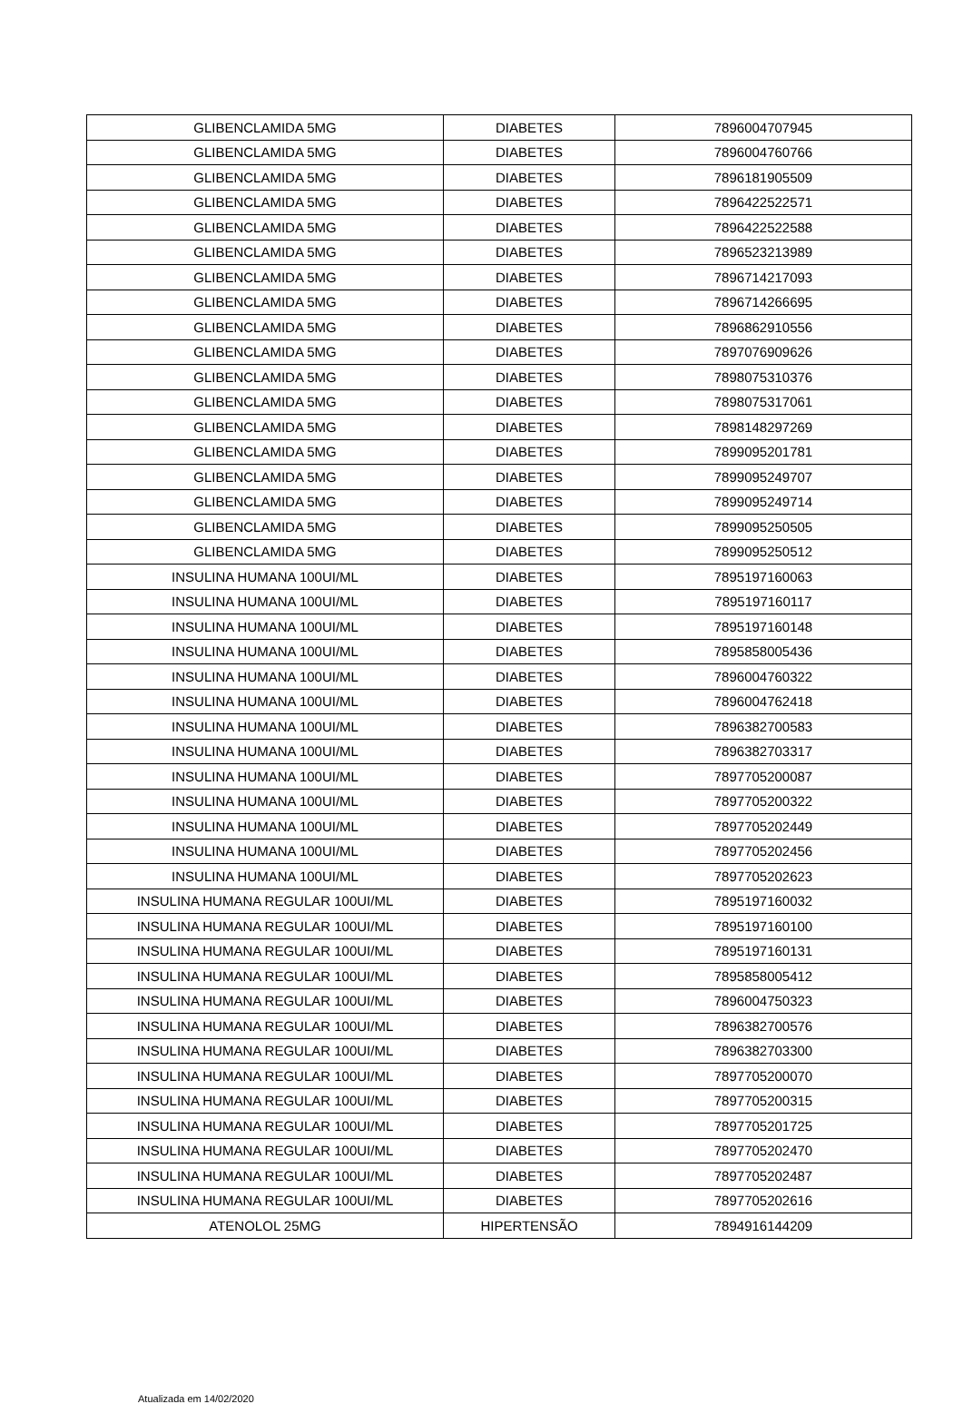| GLIBENCLAMIDA 5MG | DIABETES | 7896004707945 |
| GLIBENCLAMIDA 5MG | DIABETES | 7896004760766 |
| GLIBENCLAMIDA 5MG | DIABETES | 7896181905509 |
| GLIBENCLAMIDA 5MG | DIABETES | 7896422522571 |
| GLIBENCLAMIDA 5MG | DIABETES | 7896422522588 |
| GLIBENCLAMIDA 5MG | DIABETES | 7896523213989 |
| GLIBENCLAMIDA 5MG | DIABETES | 7896714217093 |
| GLIBENCLAMIDA 5MG | DIABETES | 7896714266695 |
| GLIBENCLAMIDA 5MG | DIABETES | 7896862910556 |
| GLIBENCLAMIDA 5MG | DIABETES | 7897076909626 |
| GLIBENCLAMIDA 5MG | DIABETES | 7898075310376 |
| GLIBENCLAMIDA 5MG | DIABETES | 7898075317061 |
| GLIBENCLAMIDA 5MG | DIABETES | 7898148297269 |
| GLIBENCLAMIDA 5MG | DIABETES | 7899095201781 |
| GLIBENCLAMIDA 5MG | DIABETES | 7899095249707 |
| GLIBENCLAMIDA 5MG | DIABETES | 7899095249714 |
| GLIBENCLAMIDA 5MG | DIABETES | 7899095250505 |
| GLIBENCLAMIDA 5MG | DIABETES | 7899095250512 |
| INSULINA HUMANA 100UI/ML | DIABETES | 7895197160063 |
| INSULINA HUMANA 100UI/ML | DIABETES | 7895197160117 |
| INSULINA HUMANA 100UI/ML | DIABETES | 7895197160148 |
| INSULINA HUMANA 100UI/ML | DIABETES | 7895858005436 |
| INSULINA HUMANA 100UI/ML | DIABETES | 7896004760322 |
| INSULINA HUMANA 100UI/ML | DIABETES | 7896004762418 |
| INSULINA HUMANA 100UI/ML | DIABETES | 7896382700583 |
| INSULINA HUMANA 100UI/ML | DIABETES | 7896382703317 |
| INSULINA HUMANA 100UI/ML | DIABETES | 7897705200087 |
| INSULINA HUMANA 100UI/ML | DIABETES | 7897705200322 |
| INSULINA HUMANA 100UI/ML | DIABETES | 7897705202449 |
| INSULINA HUMANA 100UI/ML | DIABETES | 7897705202456 |
| INSULINA HUMANA 100UI/ML | DIABETES | 7897705202623 |
| INSULINA HUMANA REGULAR 100UI/ML | DIABETES | 7895197160032 |
| INSULINA HUMANA REGULAR 100UI/ML | DIABETES | 7895197160100 |
| INSULINA HUMANA REGULAR 100UI/ML | DIABETES | 7895197160131 |
| INSULINA HUMANA REGULAR 100UI/ML | DIABETES | 7895858005412 |
| INSULINA HUMANA REGULAR 100UI/ML | DIABETES | 7896004750323 |
| INSULINA HUMANA REGULAR 100UI/ML | DIABETES | 7896382700576 |
| INSULINA HUMANA REGULAR 100UI/ML | DIABETES | 7896382703300 |
| INSULINA HUMANA REGULAR 100UI/ML | DIABETES | 7897705200070 |
| INSULINA HUMANA REGULAR 100UI/ML | DIABETES | 7897705200315 |
| INSULINA HUMANA REGULAR 100UI/ML | DIABETES | 7897705201725 |
| INSULINA HUMANA REGULAR 100UI/ML | DIABETES | 7897705202470 |
| INSULINA HUMANA REGULAR 100UI/ML | DIABETES | 7897705202487 |
| INSULINA HUMANA REGULAR 100UI/ML | DIABETES | 7897705202616 |
| ATENOLOL 25MG | HIPERTENSÃO | 7894916144209 |
Atualizada em 14/02/2020